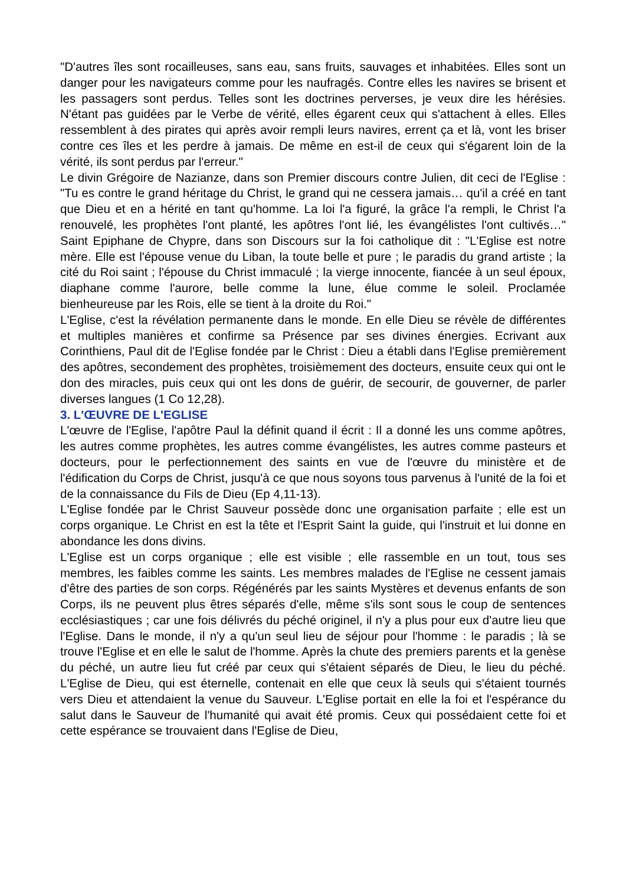"D'autres îles sont rocailleuses, sans eau, sans fruits, sauvages et inhabitées. Elles sont un danger pour les navigateurs comme pour les naufragés. Contre elles les navires se brisent et les passagers sont perdus. Telles sont les doctrines perverses, je veux dire les hérésies. N'étant pas guidées par le Verbe de vérité, elles égarent ceux qui s'attachent à elles. Elles ressemblent à des pirates qui après avoir rempli leurs navires, errent ça et là, vont les briser contre ces îles et les perdre à jamais. De même en est-il de ceux qui s'égarent loin de la vérité, ils sont perdus par l'erreur."
Le divin Grégoire de Nazianze, dans son Premier discours contre Julien, dit ceci de l'Eglise : "Tu es contre le grand héritage du Christ, le grand qui ne cessera jamais… qu'il a créé en tant que Dieu et en a hérité en tant qu'homme. La loi l'a figuré, la grâce l'a rempli, le Christ l'a renouvelé, les prophètes l'ont planté, les apôtres l'ont lié, les évangélistes l'ont cultivés…" Saint Epiphane de Chypre, dans son Discours sur la foi catholique dit : "L'Eglise est notre mère. Elle est l'épouse venue du Liban, la toute belle et pure ; le paradis du grand artiste ; la cité du Roi saint ; l'épouse du Christ immaculé ; la vierge innocente, fiancée à un seul époux, diaphane comme l'aurore, belle comme la lune, élue comme le soleil. Proclamée bienheureuse par les Rois, elle se tient à la droite du Roi."
L'Eglise, c'est la révélation permanente dans le monde. En elle Dieu se révèle de différentes et multiples manières et confirme sa Présence par ses divines énergies. Ecrivant aux Corinthiens, Paul dit de l'Eglise fondée par le Christ : Dieu a établi dans l'Eglise premièrement des apôtres, secondement des prophètes, troisièmement des docteurs, ensuite ceux qui ont le don des miracles, puis ceux qui ont les dons de guérir, de secourir, de gouverner, de parler diverses langues (1 Co 12,28).
3. L'ŒUVRE DE L'EGLISE
L'œuvre de l'Eglise, l'apôtre Paul la définit quand il écrit : Il a donné les uns comme apôtres, les autres comme prophètes, les autres comme évangélistes, les autres comme pasteurs et docteurs, pour le perfectionnement des saints en vue de l'œuvre du ministère et de l'édification du Corps de Christ, jusqu'à ce que nous soyons tous parvenus à l'unité de la foi et de la connaissance du Fils de Dieu (Ep 4,11-13).
L'Eglise fondée par le Christ Sauveur possède donc une organisation parfaite ; elle est un corps organique. Le Christ en est la tête et l'Esprit Saint la guide, qui l'instruit et lui donne en abondance les dons divins.
L'Eglise est un corps organique ; elle est visible ; elle rassemble en un tout, tous ses membres, les faibles comme les saints. Les membres malades de l'Eglise ne cessent jamais d'être des parties de son corps. Régénérés par les saints Mystères et devenus enfants de son Corps, ils ne peuvent plus êtres séparés d'elle, même s'ils sont sous le coup de sentences ecclésiastiques ; car une fois délivrés du péché originel, il n'y a plus pour eux d'autre lieu que l'Eglise. Dans le monde, il n'y a qu'un seul lieu de séjour pour l'homme : le paradis ; là se trouve l'Eglise et en elle le salut de l'homme. Après la chute des premiers parents et la genèse du péché, un autre lieu fut créé par ceux qui s'étaient séparés de Dieu, le lieu du péché. L'Eglise de Dieu, qui est éternelle, contenait en elle que ceux là seuls qui s'étaient tournés vers Dieu et attendaient la venue du Sauveur. L'Eglise portait en elle la foi et l'espérance du salut dans le Sauveur de l'humanité qui avait été promis. Ceux qui possédaient cette foi et cette espérance se trouvaient dans l'Eglise de Dieu,